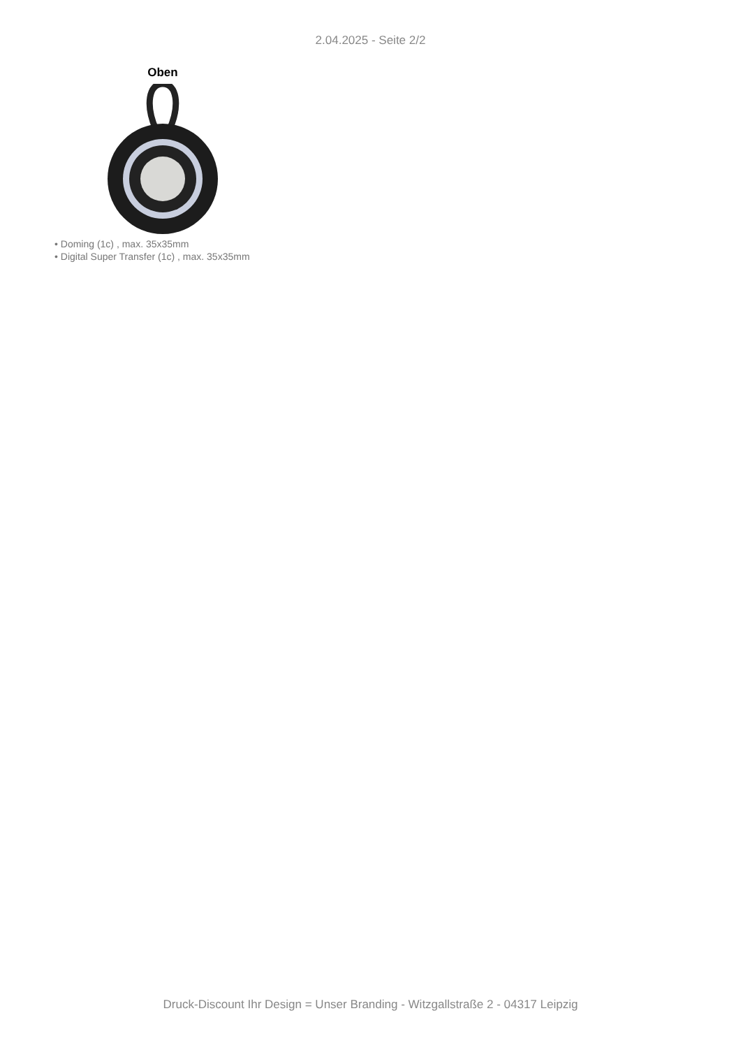2.04.2025 - Seite 2/2
Oben
• Doming (1c) , max. 35x35mm
• Digital Super Transfer (1c) , max. 35x35mm
Druck-Discount Ihr Design = Unser Branding - Witzgallstraße 2 - 04317 Leipzig